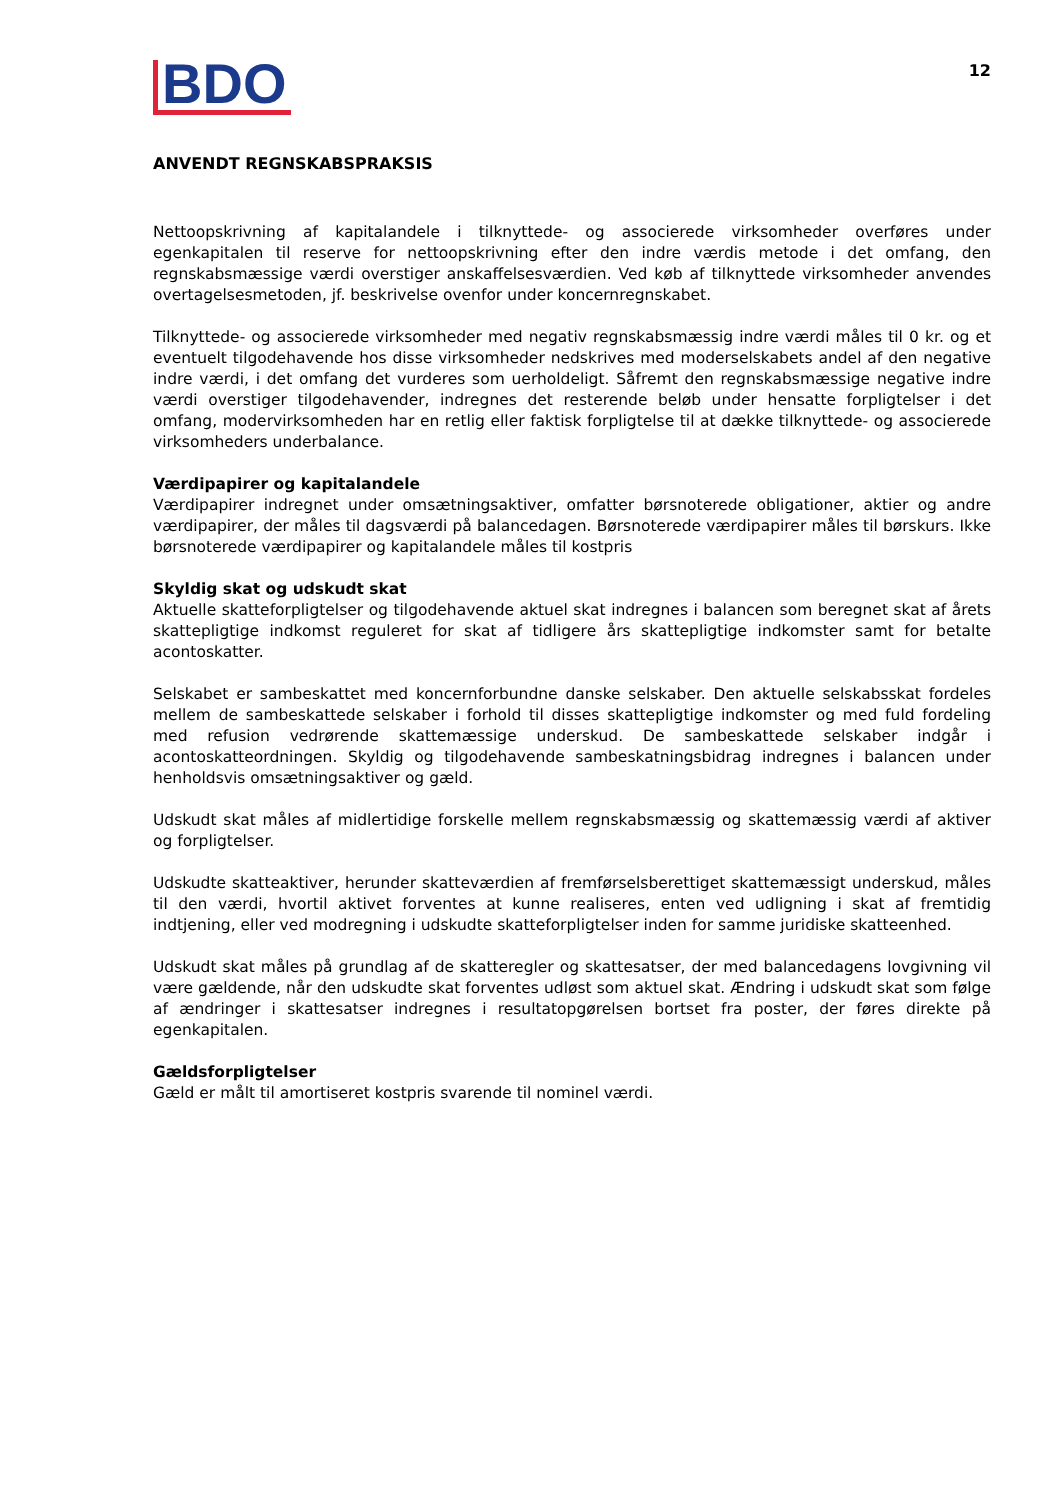BDO
12
ANVENDT REGNSKABSPRAKSIS
Nettoopskrivning af kapitalandele i tilknyttede- og associerede virksomheder overføres under egenkapitalen til reserve for nettoopskrivning efter den indre værdis metode i det omfang, den regnskabsmæssige værdi overstiger anskaffelsesværdien. Ved køb af tilknyttede virksomheder anvendes overtagelsesmetoden, jf. beskrivelse ovenfor under koncernregnskabet.
Tilknyttede- og associerede virksomheder med negativ regnskabsmæssig indre værdi måles til 0 kr. og et eventuelt tilgodehavende hos disse virksomheder nedskrives med moderselskabets andel af den negative indre værdi, i det omfang det vurderes som uerholdeligt. Såfremt den regnskabsmæssige negative indre værdi overstiger tilgodehavender, indregnes det resterende beløb under hensatte forpligtelser i det omfang, modervirksomheden har en retlig eller faktisk forpligtelse til at dække tilknyttede- og associerede virksomheders underbalance.
Værdipapirer og kapitalandele
Værdipapirer indregnet under omsætningsaktiver, omfatter børsnoterede obligationer, aktier og andre værdipapirer, der måles til dagsværdi på balancedagen. Børsnoterede værdipapirer måles til børskurs. Ikke børsnoterede værdipapirer og kapitalandele måles til kostpris
Skyldig skat og udskudt skat
Aktuelle skatteforpligtelser og tilgodehavende aktuel skat indregnes i balancen som beregnet skat af årets skattepligtige indkomst reguleret for skat af tidligere års skattepligtige indkomster samt for betalte acontoskatter.
Selskabet er sambeskattet med koncernforbundne danske selskaber. Den aktuelle selskabsskat fordeles mellem de sambeskattede selskaber i forhold til disses skattepligtige indkomster og med fuld fordeling med refusion vedrørende skattemæssige underskud. De sambeskattede selskaber indgår i acontoskatteordningen. Skyldig og tilgodehavende sambeskatningsbidrag indregnes i balancen under henholdsvis omsætningsaktiver og gæld.
Udskudt skat måles af midlertidige forskelle mellem regnskabsmæssig og skattemæssig værdi af aktiver og forpligtelser.
Udskudte skatteaktiver, herunder skatteværdien af fremførselsberettiget skattemæssigt underskud, måles til den værdi, hvortil aktivet forventes at kunne realiseres, enten ved udligning i skat af fremtidig indtjening, eller ved modregning i udskudte skatteforpligtelser inden for samme juridiske skatteenhed.
Udskudt skat måles på grundlag af de skatteregler og skattesatser, der med balancedagens lovgivning vil være gældende, når den udskudte skat forventes udløst som aktuel skat. Ændring i udskudt skat som følge af ændringer i skattesatser indregnes i resultatopgørelsen bortset fra poster, der føres direkte på egenkapitalen.
Gældsforpligtelser
Gæld er målt til amortiseret kostpris svarende til nominel værdi.